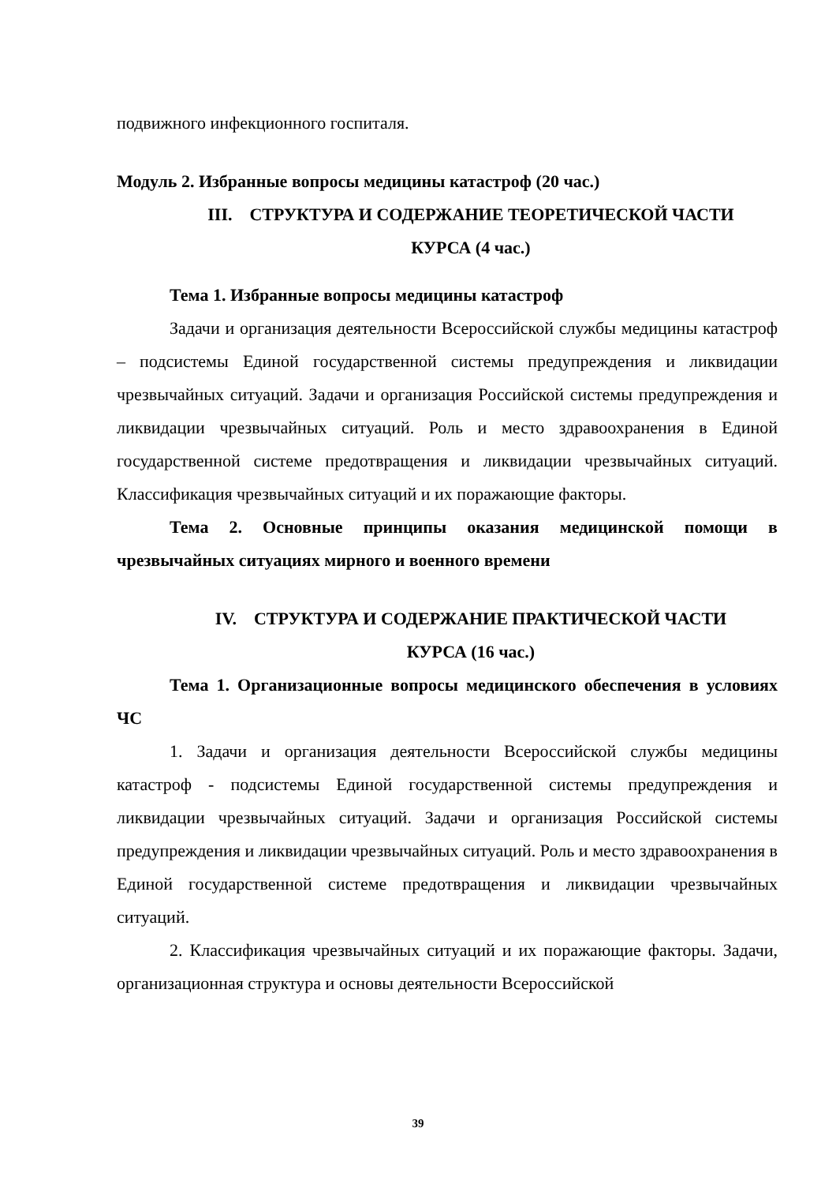подвижного инфекционного госпиталя.
Модуль 2. Избранные вопросы медицины катастроф (20 час.)
III. СТРУКТУРА И СОДЕРЖАНИЕ ТЕОРЕТИЧЕСКОЙ ЧАСТИ
КУРСА (4 час.)
Тема 1. Избранные вопросы медицины катастроф
Задачи и организация деятельности Всероссийской службы медицины катастроф – подсистемы Единой государственной системы предупреждения и ликвидации чрезвычайных ситуаций. Задачи и организация Российской системы предупреждения и ликвидации чрезвычайных ситуаций. Роль и место здравоохранения в Единой государственной системе предотвращения и ликвидации чрезвычайных ситуаций. Классификация чрезвычайных ситуаций и их поражающие факторы.
Тема 2. Основные принципы оказания медицинской помощи в чрезвычайных ситуациях мирного и военного времени
IV. СТРУКТУРА И СОДЕРЖАНИЕ ПРАКТИЧЕСКОЙ ЧАСТИ
КУРСА (16 час.)
Тема 1. Организационные вопросы медицинского обеспечения в условиях ЧС
1. Задачи и организация деятельности Всероссийской службы медицины катастроф - подсистемы Единой государственной системы предупреждения и ликвидации чрезвычайных ситуаций. Задачи и организация Российской системы предупреждения и ликвидации чрезвычайных ситуаций. Роль и место здравоохранения в Единой государственной системе предотвращения и ликвидации чрезвычайных ситуаций.
2. Классификация чрезвычайных ситуаций и их поражающие факторы. Задачи, организационная структура и основы деятельности Всероссийской
39